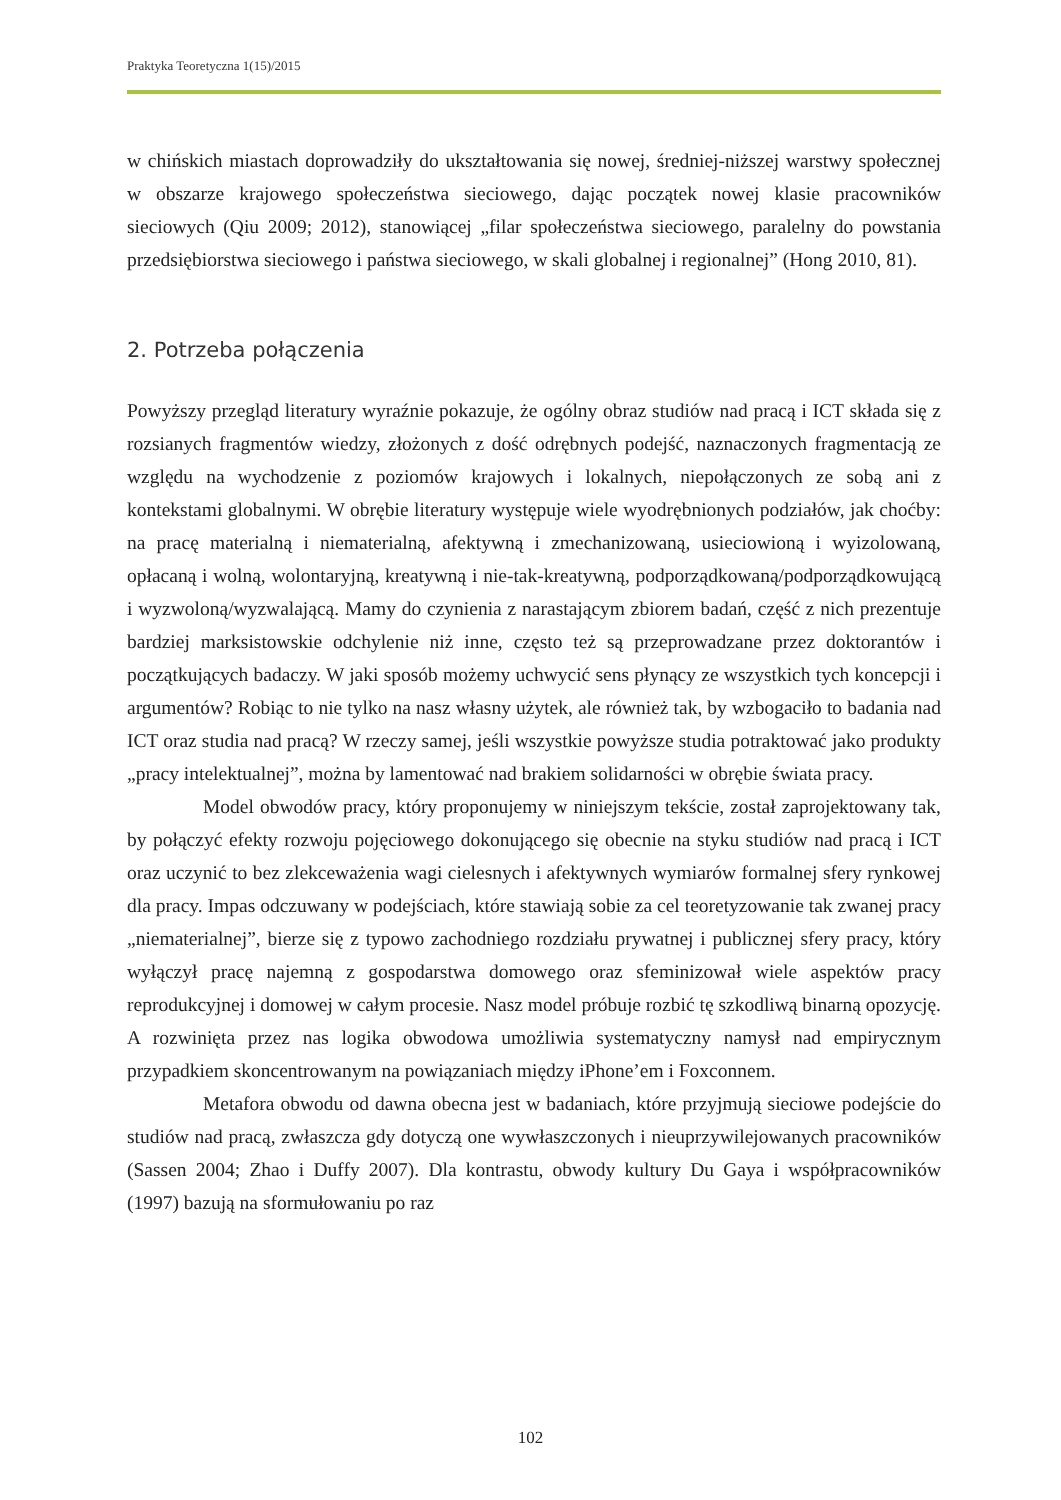Praktyka Teoretyczna 1(15)/2015
w chińskich miastach doprowadziły do ukształtowania się nowej, średniej-niższej warstwy społecznej w obszarze krajowego społeczeństwa sieciowego, dając początek nowej klasie pracowników sieciowych (Qiu 2009; 2012), stanowiącej „filar społeczeństwa sieciowego, paralelny do powstania przedsiębiorstwa sieciowego i państwa sieciowego, w skali globalnej i regionalnej” (Hong 2010, 81).
2. Potrzeba połączenia
Powyższy przegląd literatury wyraźnie pokazuje, że ogólny obraz studiów nad pracą i ICT składa się z rozsianych fragmentów wiedzy, złożonych z dość odrębnych podejść, naznaczonych fragmentacją ze względu na wychodzenie z poziomów krajowych i lokalnych, niepołączonych ze sobą ani z kontekstami globalnymi. W obrębie literatury występuje wiele wyodrębnionych podziałów, jak choćby: na pracę materialną i niematerialną, afektywną i zmechanizowaną, usieciowioną i wyizolowaną, opłacaną i wolną, wolontaryjną, kreatywną i nie-tak-kreatywną, podporządkowaną/podporządkowującą i wyzwoloną/wyzwalającą. Mamy do czynienia z narastającym zbiorem badań, część z nich prezentuje bardziej marksistowskie odchylenie niż inne, często też są przeprowadzane przez doktorantów i początkujących badaczy. W jaki sposób możemy uchwycić sens płynący ze wszystkich tych koncepcji i argumentów? Robiąc to nie tylko na nasz własny użytek, ale również tak, by wzbogaciło to badania nad ICT oraz studia nad pracą? W rzeczy samej, jeśli wszystkie powyższe studia potraktować jako produkty „pracy intelektualnej”, można by lamentować nad brakiem solidarności w obrębie świata pracy.
Model obwodów pracy, który proponujemy w niniejszym tekście, został zaprojektowany tak, by połączyć efekty rozwoju pojęciowego dokonującego się obecnie na styku studiów nad pracą i ICT oraz uczynić to bez zlekceważenia wagi cielesnych i afektywnych wymiarów formalnej sfery rynkowej dla pracy. Impas odczuwany w podejściach, które stawiają sobie za cel teoretyzowanie tak zwanej pracy „niematerialnej”, bierze się z typowo zachodniego rozdziału prywatnej i publicznej sfery pracy, który wyłączył pracę najemną z gospodarstwa domowego oraz sfeminizował wiele aspektów pracy reprodukcyjnej i domowej w całym procesie. Nasz model próbuje rozbić tę szkodliwą binarną opozycję. A rozwinięta przez nas logika obwodowa umożliwia systematyczny namysł nad empirycznym przypadkiem skoncentrowanym na powiązaniach między iPhone’em i Foxconnem.
Metafora obwodu od dawna obecna jest w badaniach, które przyjmują sieciowe podejście do studiów nad pracą, zwłaszcza gdy dotyczą one wywłaszczonych i nieuprzywilejowanych pracowników (Sassen 2004; Zhao i Duffy 2007). Dla kontrastu, obwody kultury Du Gaya i współpracowników (1997) bazują na sformułowaniu po raz
102